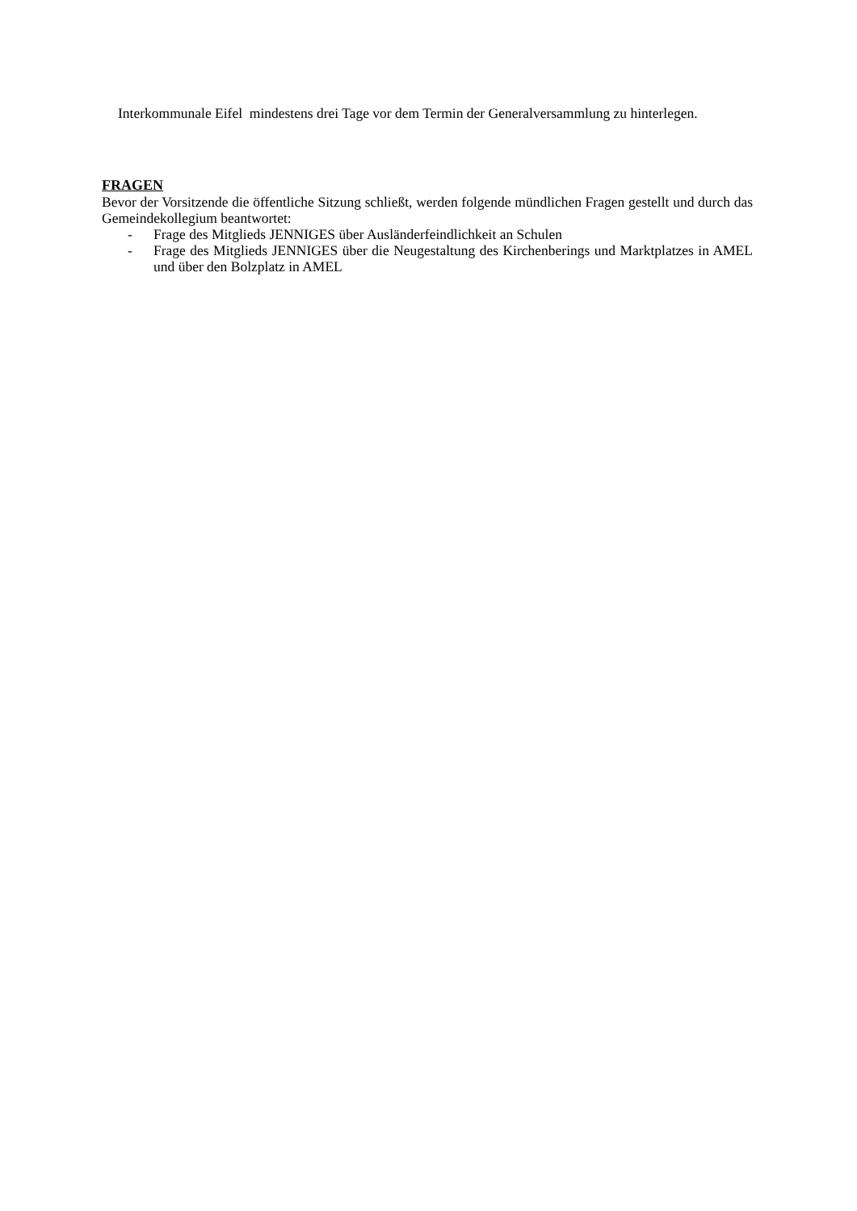Interkommunale Eifel mindestens drei Tage vor dem Termin der Generalversammlung zu hinterlegen.
FRAGEN
Bevor der Vorsitzende die öffentliche Sitzung schließt, werden folgende mündlichen Fragen gestellt und durch das Gemeindekollegium beantwortet:
- Frage des Mitglieds JENNIGES über Ausländerfeindlichkeit an Schulen
- Frage des Mitglieds JENNIGES über die Neugestaltung des Kirchenberings und Marktplatzes in AMEL und über den Bolzplatz in AMEL